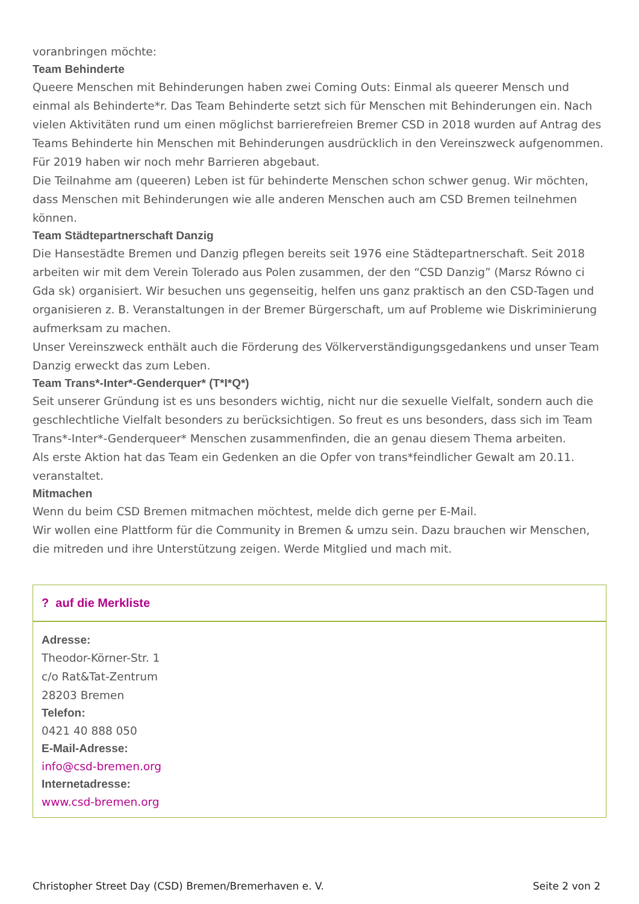voranbringen möchte:
Team Behinderte
Queere Menschen mit Behinderungen haben zwei Coming Outs: Einmal als queerer Mensch und einmal als Behinderte*r. Das Team Behinderte setzt sich für Menschen mit Behinderungen ein. Nach vielen Aktivitäten rund um einen möglichst barrierefreien Bremer CSD in 2018 wurden auf Antrag des Teams Behinderte hin Menschen mit Behinderungen ausdrücklich in den Vereinszweck aufgenommen. Für 2019 haben wir noch mehr Barrieren abgebaut.
Die Teilnahme am (queeren) Leben ist für behinderte Menschen schon schwer genug. Wir möchten, dass Menschen mit Behinderungen wie alle anderen Menschen auch am CSD Bremen teilnehmen können.
Team Städtepartnerschaft Danzig
Die Hansestädte Bremen und Danzig pflegen bereits seit 1976 eine Städtepartnerschaft. Seit 2018 arbeiten wir mit dem Verein Tolerado aus Polen zusammen, der den “CSD Danzig” (Marsz Równo ci Gda sk) organisiert. Wir besuchen uns gegenseitig, helfen uns ganz praktisch an den CSD-Tagen und organisieren z. B. Veranstaltungen in der Bremer Bürgerschaft, um auf Probleme wie Diskriminierung aufmerksam zu machen.
Unser Vereinszweck enthält auch die Förderung des Völkerverständigungsgedankens und unser Team Danzig erweckt das zum Leben.
Team Trans*-Inter*-Genderquer* (T*I*Q*)
Seit unserer Gründung ist es uns besonders wichtig, nicht nur die sexuelle Vielfalt, sondern auch die geschlechtliche Vielfalt besonders zu berücksichtigen. So freut es uns besonders, dass sich im Team Trans*-Inter*-Genderqueer* Menschen zusammenfinden, die an genau diesem Thema arbeiten.
Als erste Aktion hat das Team ein Gedenken an die Opfer von trans*feindlicher Gewalt am 20.11. veranstaltet.
Mitmachen
Wenn du beim CSD Bremen mitmachen möchtest, melde dich gerne per E-Mail.
Wir wollen eine Plattform für die Community in Bremen & umzu sein. Dazu brauchen wir Menschen, die mitreden und ihre Unterstützung zeigen. Werde Mitglied und mach mit.
? auf die Merkliste
Adresse:
Theodor-Körner-Str. 1
c/o Rat&Tat-Zentrum
28203 Bremen
Telefon:
0421 40 888 050
E-Mail-Adresse:
info@csd-bremen.org
Internetadresse:
www.csd-bremen.org
Christopher Street Day (CSD) Bremen/Bremerhaven e. V. Seite 2 von 2